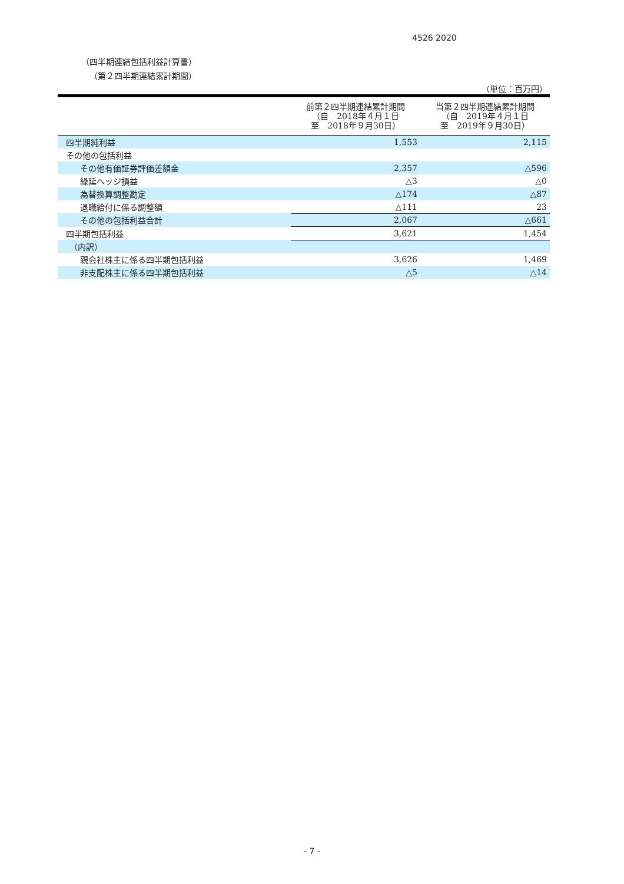4526 2020
（四半期連結包括利益計算書）
（第２四半期連結累計期間）
（単位：百万円）
| | 前第２四半期連結累計期間 （自 2018年４月１日 至 2018年９月30日） | 当第２四半期連結累計期間 （自 2019年４月１日 至 2019年９月30日） |
| --- | --- | --- |
| 四半期純利益 | 1,553 | 2,115 |
| その他の包括利益 | | |
| その他有価証券評価差額金 | 2,357 | △596 |
| 繰延ヘッジ損益 | △3 | △0 |
| 為替換算調整勘定 | △174 | △87 |
| 退職給付に係る調整額 | △111 | 23 |
| その他の包括利益合計 | 2,067 | △661 |
| 四半期包括利益 | 3,621 | 1,454 |
| （内訳） | | |
| 親会社株主に係る四半期包括利益 | 3,626 | 1,469 |
| 非支配株主に係る四半期包括利益 | △5 | △14 |
- 7 -